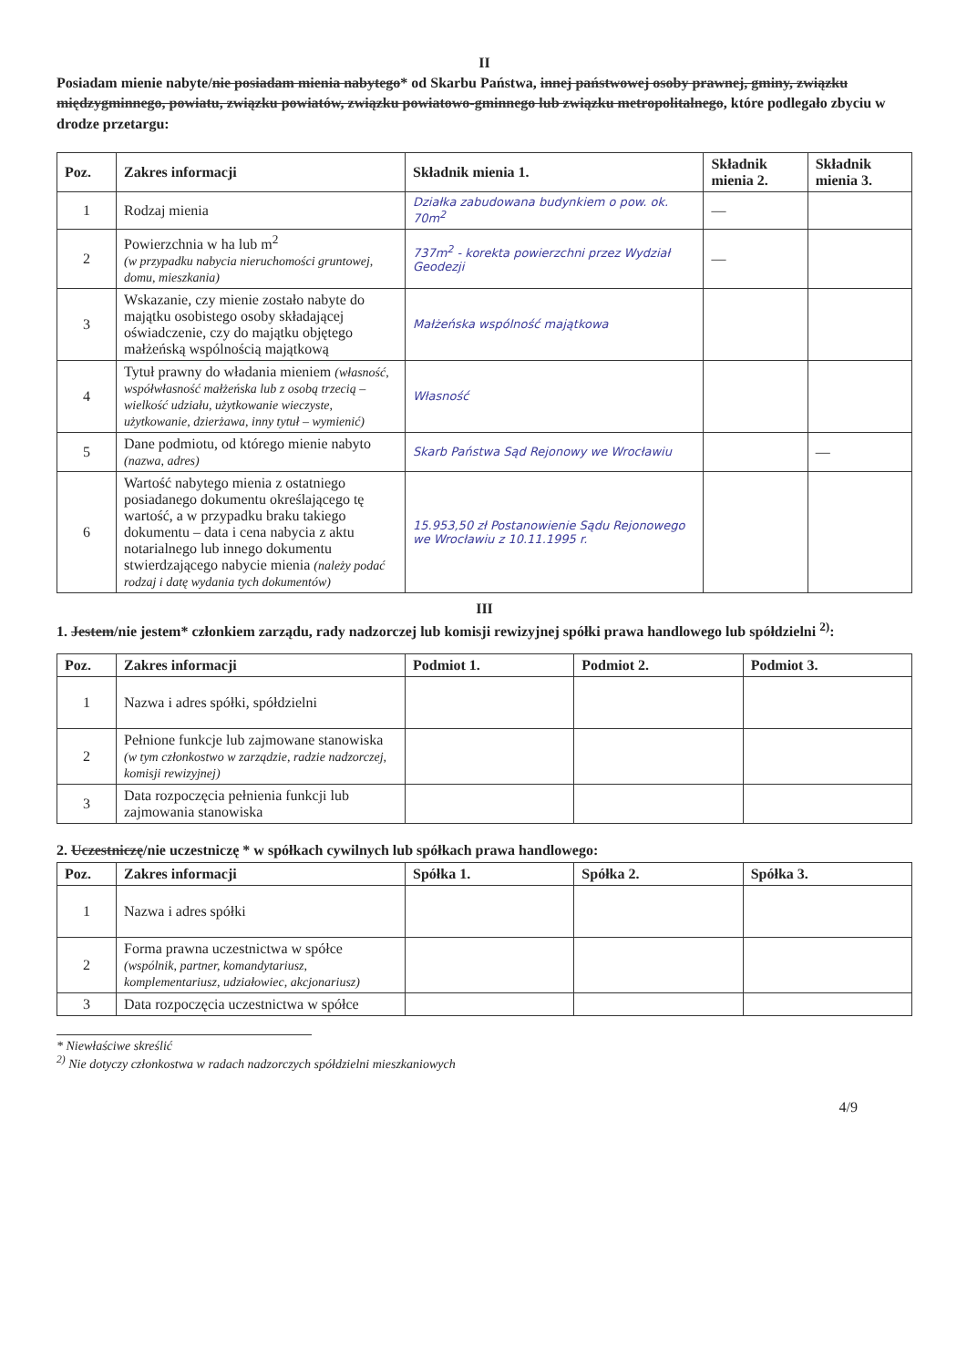II
Posiadam mienie nabyte/nie posiadam mienia nabytego* od Skarbu Państwa, innej państwowej osoby prawnej, gminy, związku międzygminnego, powiatu, związku powiatów, związku powiatowo-gminnego lub związku metropolitalnego, które podlegało zbyciu w drodze przetargu:
| Poz. | Zakres informacji | Składnik mienia 1. | Składnik mienia 2. | Składnik mienia 3. |
| --- | --- | --- | --- | --- |
| 1 | Rodzaj mienia | Działka zabudowana budynkiem o pow. ok. 70m<sup>2</sup> | — | |
| 2 | Powierzchnia w ha lub m<sup>2</sup> (w przypadku nabycia nieruchomości gruntowej, domu, mieszkania) | 737m<sup>2</sup> - korekta powierzchni przez Wydział Geodezji | — | |
| 3 | Wskazanie, czy mienie zostało nabyte do majątku osobistego osoby składającej oświadczenie, czy do majątku objętego małżeńską wspólnością majątkową | Małżeńska wspólność majątkowa | | |
| 4 | Tytuł prawny do władania mieniem (własność, współwłasność małżeńska lub z osobą trzecią – wielkość udziału, użytkowanie wieczyste, użytkowanie, dzierżawa, inny tytuł – wymienić) | Własność | | |
| 5 | Dane podmiotu, od którego mienie nabyto (nazwa, adres) | Skarb Państwa Sąd Rejonowy we Wrocławiu | | — |
| 6 | Wartość nabytego mienia z ostatniego posiadanego dokumentu określającego tę wartość, a w przypadku braku takiego dokumentu – data i cena nabycia z aktu notarialnego lub innego dokumentu stwierdzającego nabycie mienia (należy podać rodzaj i datę wydania tych dokumentów) | 15.953,50 zł Postanowienie Sądu Rejonowego we Wrocławiu z 10.11.1995 r. | | |
III
1. Jestem/nie jestem* członkiem zarządu, rady nadzorczej lub komisji rewizyjnej spółki prawa handlowego lub spółdzielni <sup>2)</sup>:
| Poz. | Zakres informacji | Podmiot 1. | Podmiot 2. | Podmiot 3. |
| --- | --- | --- | --- | --- |
| 1 | Nazwa i adres spółki, spółdzielni | | | |
| 2 | Pełnione funkcje lub zajmowane stanowiska (w tym członkostwo w zarządzie, radzie nadzorczej, komisji rewizyjnej) | | | |
| 3 | Data rozpoczęcia pełnienia funkcji lub zajmowania stanowiska | | | |
2. Uczestniczę/nie uczestniczę * w spółkach cywilnych lub spółkach prawa handlowego:
| Poz. | Zakres informacji | Spółka 1. | Spółka 2. | Spółka 3. |
| --- | --- | --- | --- | --- |
| 1 | Nazwa i adres spółki | | | |
| 2 | Forma prawna uczestnictwa w spółce (wspólnik, partner, komandytariusz, komplementariusz, udziałowiec, akcjonariusz) | | | |
| 3 | Data rozpoczęcia uczestnictwa w spółce | | | |
* Niewłaściwe skreślić
<sup>2)</sup> Nie dotyczy członkostwa w radach nadzorczych spółdzielni mieszkaniowych
4/9